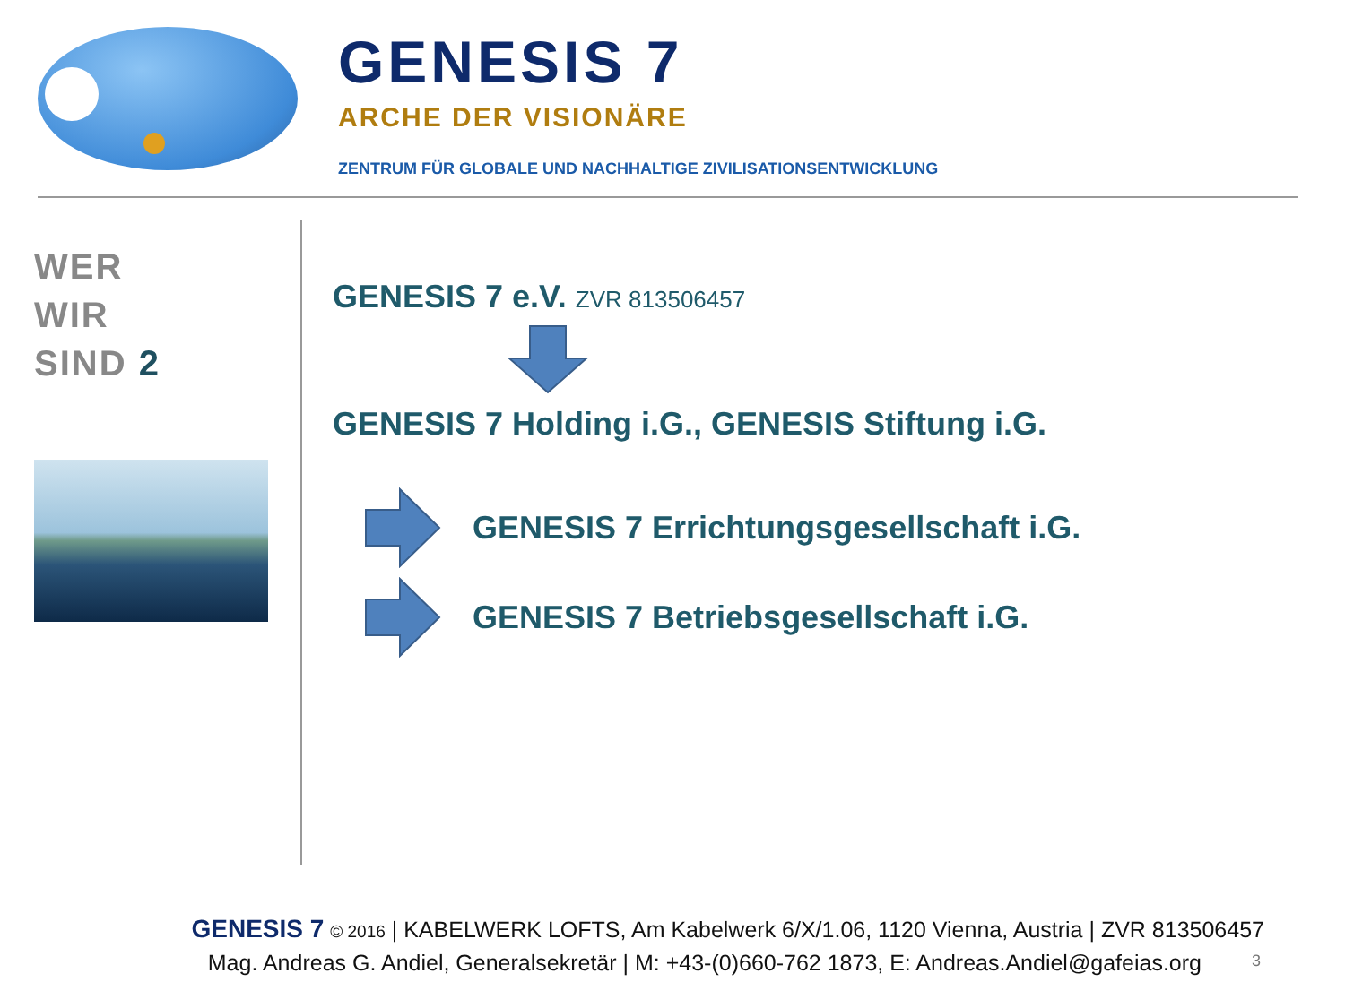GENESIS 7
ARCHE DER VISIONÄRE
ZENTRUM FÜR GLOBALE UND NACHHALTIGE ZIVILISATIONSENTWICKLUNG
WER
WIR
SIND 2
GENESIS 7 e.V. ZVR 813506457
GENESIS 7 Holding i.G., GENESIS Stiftung i.G.
GENESIS 7 Errichtungsgesellschaft i.G.
GENESIS 7 Betriebsgesellschaft i.G.
GENESIS 7 © 2016 | KABELWERK LOFTS, Am Kabelwerk 6/X/1.06, 1120 Vienna, Austria | ZVR 813506457
Mag. Andreas G. Andiel, Generalsekretär | M: +43-(0)660-762 1873, E: Andreas.Andiel@gafeias.org
3